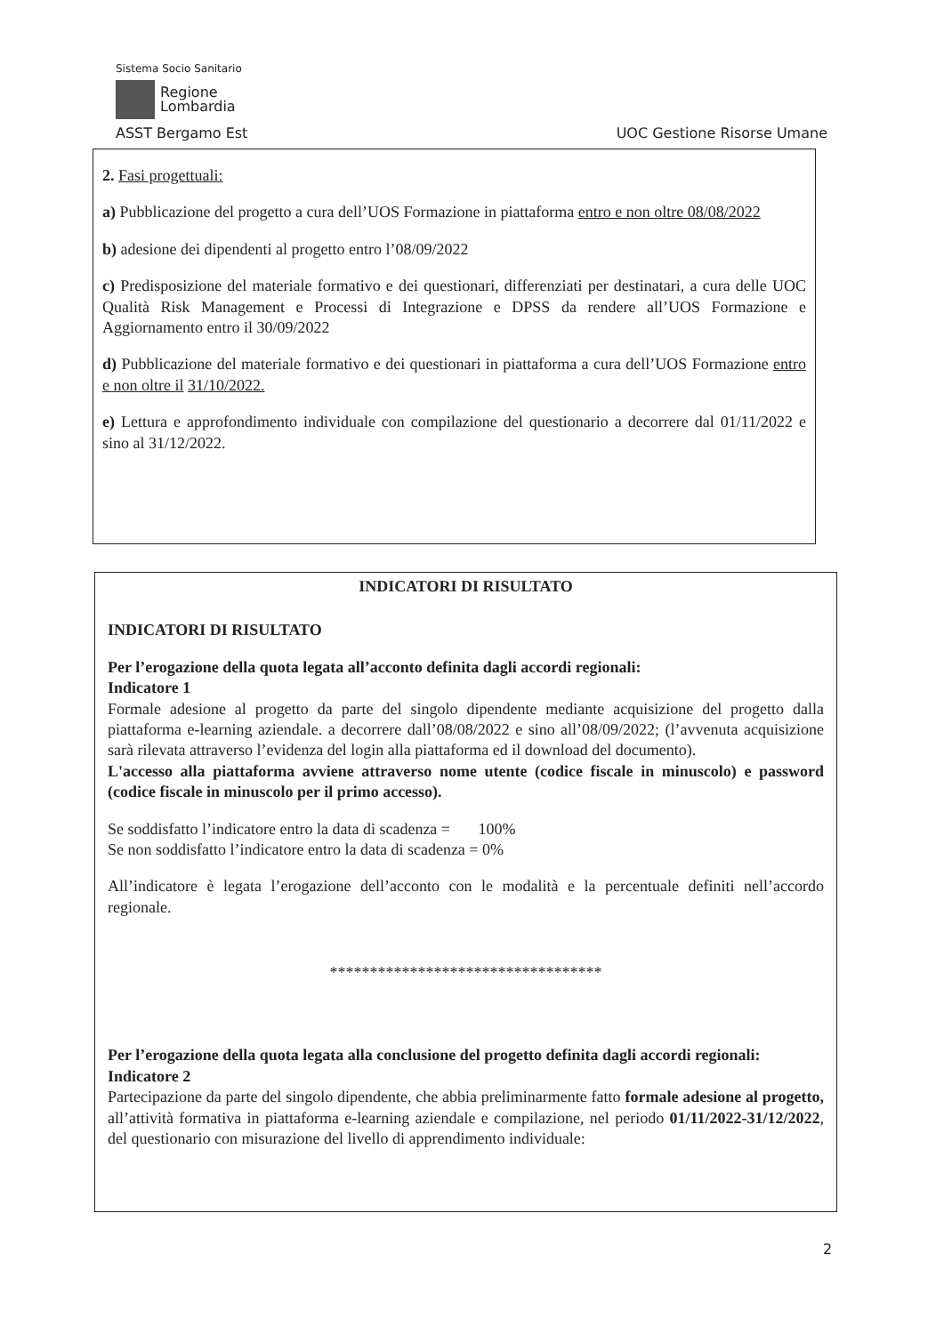Sistema Socio Sanitario
Regione
Lombardia
ASST Bergamo Est UOC Gestione Risorse Umane
2. Fasi progettuali:
a) Pubblicazione del progetto a cura dell’UOS Formazione in piattaforma entro e non oltre 08/08/2022
b) adesione dei dipendenti al progetto entro l’08/09/2022
c) Predisposizione del materiale formativo e dei questionari, differenziati per destinatari, a cura delle UOC Qualità Risk Management e Processi di Integrazione e DPSS da rendere all’UOS Formazione e Aggiornamento entro il 30/09/2022
d) Pubblicazione del materiale formativo e dei questionari in piattaforma a cura dell’UOS Formazione entro e non oltre il 31/10/2022.
e) Lettura e approfondimento individuale con compilazione del questionario a decorrere dal 01/11/2022 e sino al 31/12/2022.
INDICATORI DI RISULTATO
INDICATORI DI RISULTATO
Per l’erogazione della quota legata all’acconto definita dagli accordi regionali:
Indicatore 1
Formale adesione al progetto da parte del singolo dipendente mediante acquisizione del progetto dalla piattaforma e-learning aziendale. a decorrere dall’08/08/2022 e sino all’08/09/2022; (l’avvenuta acquisizione sarà rilevata attraverso l’evidenza del login alla piattaforma ed il download del documento).
L'accesso alla piattaforma avviene attraverso nome utente (codice fiscale in minuscolo) e password (codice fiscale in minuscolo per il primo accesso).
Se soddisfatto l’indicatore entro la data di scadenza = 100%
Se non soddisfatto l’indicatore entro la data di scadenza = 0%
All’indicatore è legata l’erogazione dell’acconto con le modalità e la percentuale definiti nell’accordo regionale.
**********************************
Per l’erogazione della quota legata alla conclusione del progetto definita dagli accordi regionali:
Indicatore 2
Partecipazione da parte del singolo dipendente, che abbia preliminarmente fatto formale adesione al progetto, all’attività formativa in piattaforma e-learning aziendale e compilazione, nel periodo 01/11/2022-31/12/2022, del questionario con misurazione del livello di apprendimento individuale:
2